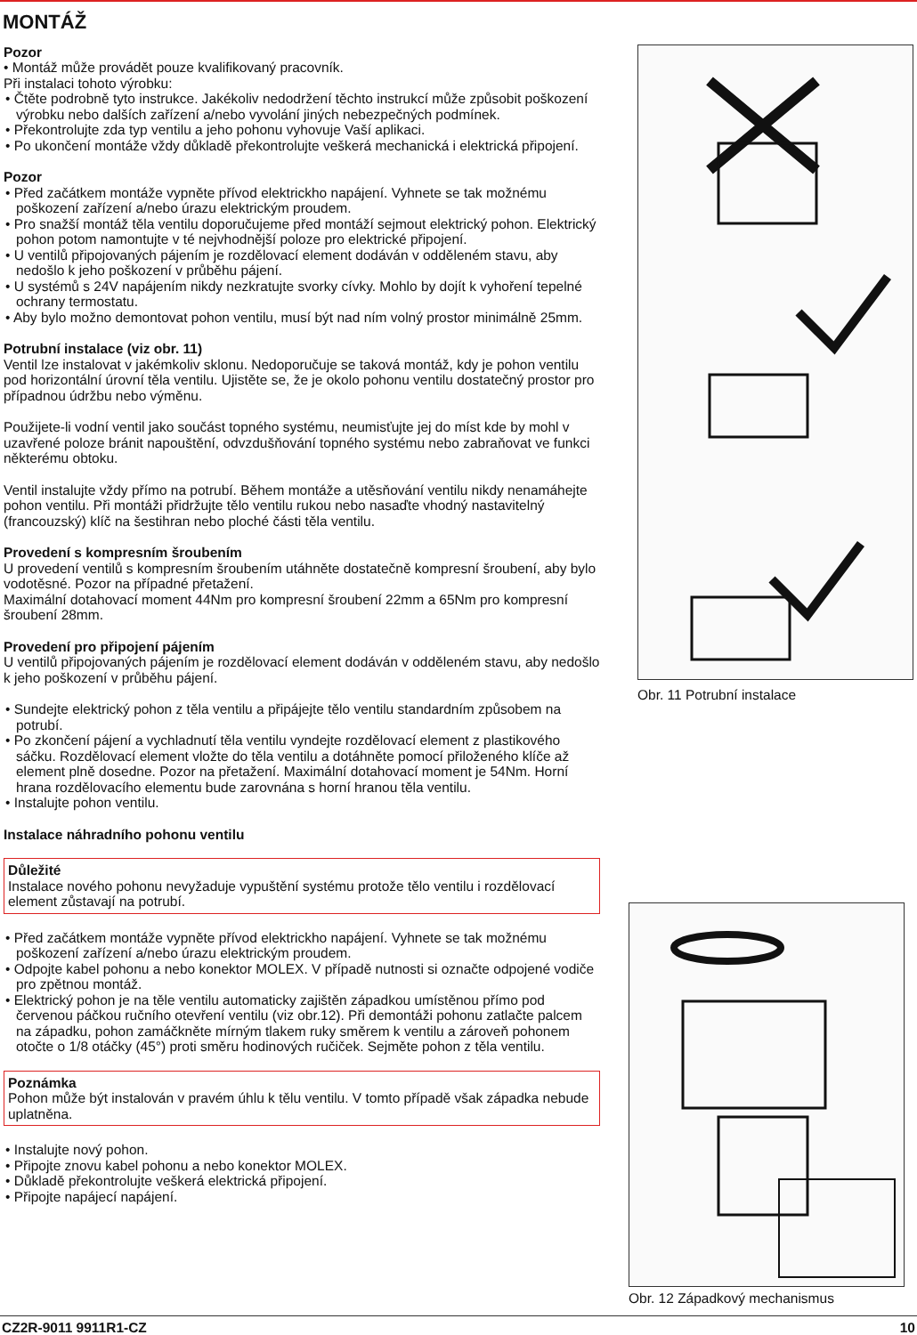MONTÁŽ
Pozor
• Montáž může provádět pouze kvalifikovaný pracovník.
Při instalaci tohoto výrobku:
• Čtěte podrobně tyto instrukce. Jakékoliv nedodržení těchto instrukcí může způsobit poškození výrobku nebo dalších zařízení a/nebo vyvolání jiných nebezpečných podmínek.
• Překontrolujte zda typ ventilu a jeho pohonu vyhovuje Vaší aplikaci.
• Po ukončení montáže vždy důkladě překontrolujte veškerá mechanická i elektrická připojení.
Pozor
• Před začátkem montáže vypněte přívod elektrickho napájení. Vyhnete se tak možnému poškození zařízení a/nebo úrazu elektrickým proudem.
• Pro snažší montáž těla ventilu doporučujeme před montáží sejmout elektrický pohon. Elektrický pohon potom namontujte v té nejvhodnější poloze pro elektrické připojení.
• U ventilů připojovaných pájením je rozdělovací element dodáván v odděleném stavu, aby nedošlo k jeho poškození v průběhu pájení.
• U systémů s 24V napájením nikdy nezkratujte svorky cívky. Mohlo by dojít k vyhoření tepelné ochrany termostatu.
• Aby bylo možno demontovat pohon ventilu, musí být nad ním volný prostor minimálně 25mm.
Potrubní instalace (viz obr. 11)
Ventil lze instalovat v jakémkoliv sklonu. Nedoporučuje se taková montáž, kdy je pohon ventilu pod horizontální úrovní těla ventilu. Ujistěte se, že je okolo pohonu ventilu dostatečný prostor pro případnou údržbu nebo výměnu.
Použijete-li vodní ventil jako součást topného systému, neumisťujte jej do míst kde by mohl v uzavřené poloze bránit napouštění, odvzdušňování topného systému nebo zabraňovat ve funkci některému obtoku.
Ventil instalujte vždy přímo na potrubí. Během montáže a utěsňování ventilu nikdy nenamáhejte pohon ventilu. Při montáži přidržujte tělo ventilu rukou nebo nasaďte vhodný nastavitelný (francouzský) klíč na šestihran nebo ploché části těla ventilu.
Provedení s kompresním šroubením
U provedení ventilů s kompresním šroubením utáhněte dostatečně kompresní šroubení, aby bylo vodotěsné. Pozor na případné přetažení.
Maximální dotahovací moment 44Nm pro kompresní šroubení 22mm a 65Nm pro kompresní šroubení 28mm.
Provedení pro připojení pájením
U ventilů připojovaných pájením je rozdělovací element dodáván v odděleném stavu, aby nedošlo k jeho poškození v průběhu pájení.
• Sundejte elektrický pohon z těla ventilu a připájejte tělo ventilu standardním způsobem na potrubí.
• Po zkončení pájení a vychladnutí těla ventilu vyndejte rozdělovací element z plastikového sáčku. Rozdělovací element vložte do těla ventilu a dotáhněte pomocí přiloženého klíče až element plně dosedne. Pozor na přetažení. Maximální dotahovací moment je 54Nm. Horní hrana rozdělovacího elementu bude zarovnána s horní hranou těla ventilu.
• Instalujte pohon ventilu.
Instalace náhradního pohonu ventilu
Důležité
Instalace nového pohonu nevyžaduje vypuštění systému protože tělo ventilu i rozdělovací element zůstavají na potrubí.
• Před začátkem montáže vypněte přívod elektrickho napájení. Vyhnete se tak možnému poškození zařízení a/nebo úrazu elektrickým proudem.
• Odpojte kabel pohonu a nebo konektor MOLEX. V případě nutnosti si označte odpojené vodiče pro zpětnou montáž.
• Elektrický pohon je na těle ventilu automaticky zajištěn západkou umístěnou přímo pod červenou páčkou ručního otevření ventilu (viz obr.12). Při demontáži pohonu zatlačte palcem na západku, pohon zamáčkněte mírným tlakem ruky směrem k ventilu a zároveň pohonem otočte o 1/8 otáčky (45°) proti směru hodinových ručiček. Sejměte pohon z těla ventilu.
Poznámka
Pohon může být instalován v pravém úhlu k tělu ventilu. V tomto případě však západka nebude uplatněna.
• Instalujte nový pohon.
• Připojte znovu kabel pohonu a nebo konektor MOLEX.
• Důkladě překontrolujte veškerá elektrická připojení.
• Připojte napájecí napájení.
Obr. 11 Potrubní instalace
Obr. 12 Západkový mechanismus
CZ2R-9011 9911R1-CZ 10